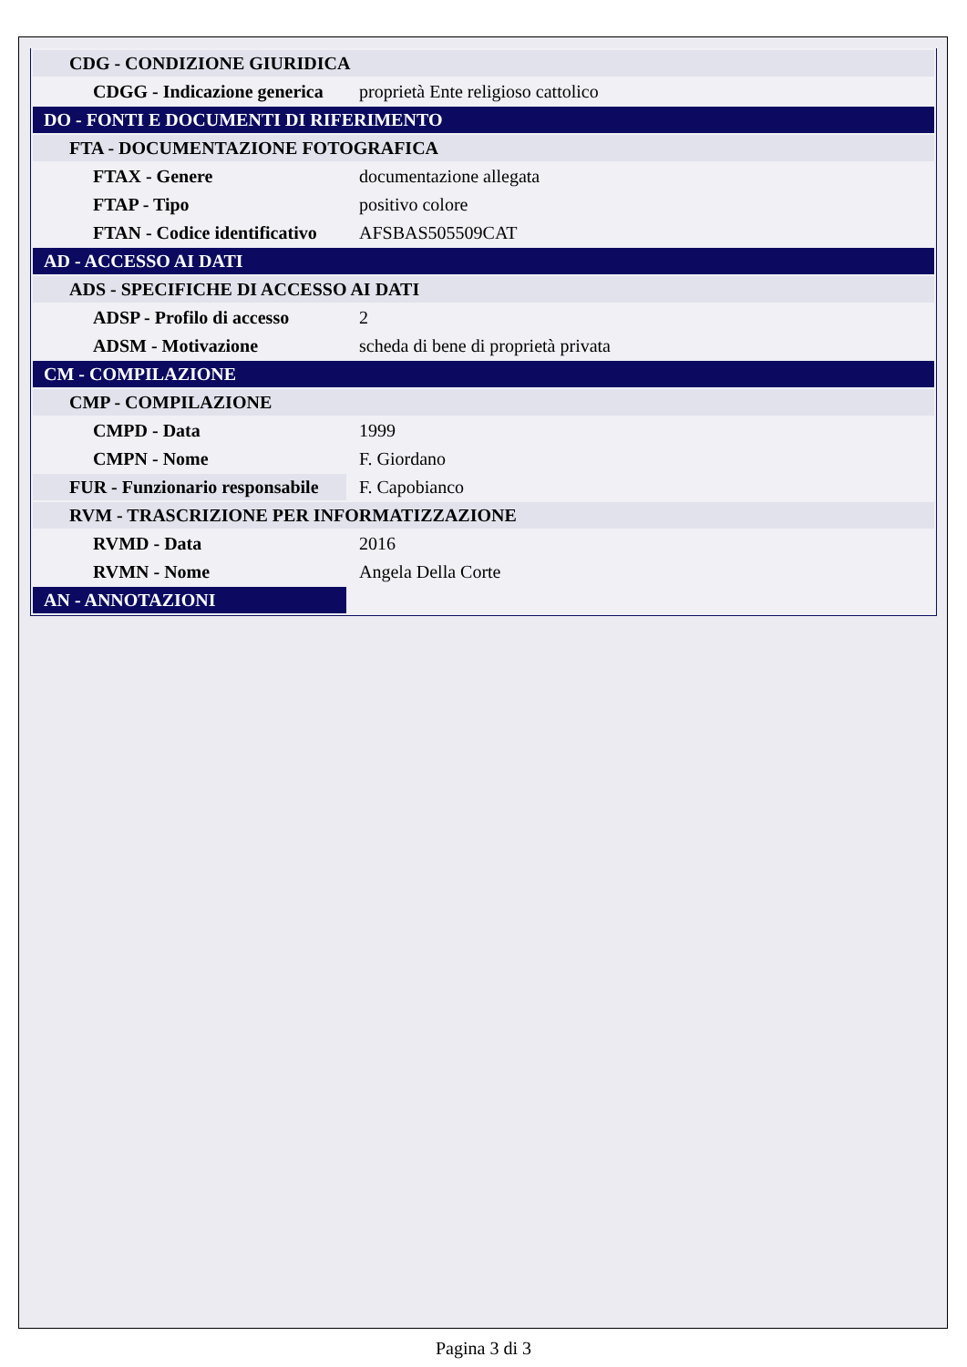| CDG - CONDIZIONE GIURIDICA | |
| CDGG - Indicazione generica | proprietà Ente religioso cattolico |
| DO - FONTI E DOCUMENTI DI RIFERIMENTO | |
| FTA - DOCUMENTAZIONE FOTOGRAFICA | |
| FTAX - Genere | documentazione allegata |
| FTAP - Tipo | positivo colore |
| FTAN - Codice identificativo | AFSBAS505509CAT |
| AD - ACCESSO AI DATI | |
| ADS - SPECIFICHE DI ACCESSO AI DATI | |
| ADSP - Profilo di accesso | 2 |
| ADSM - Motivazione | scheda di bene di proprietà privata |
| CM - COMPILAZIONE | |
| CMP - COMPILAZIONE | |
| CMPD - Data | 1999 |
| CMPN - Nome | F. Giordano |
| FUR - Funzionario responsabile | F. Capobianco |
| RVM - TRASCRIZIONE PER INFORMATIZZAZIONE | |
| RVMD - Data | 2016 |
| RVMN - Nome | Angela Della Corte |
| AN - ANNOTAZIONI | |
Pagina 3 di 3